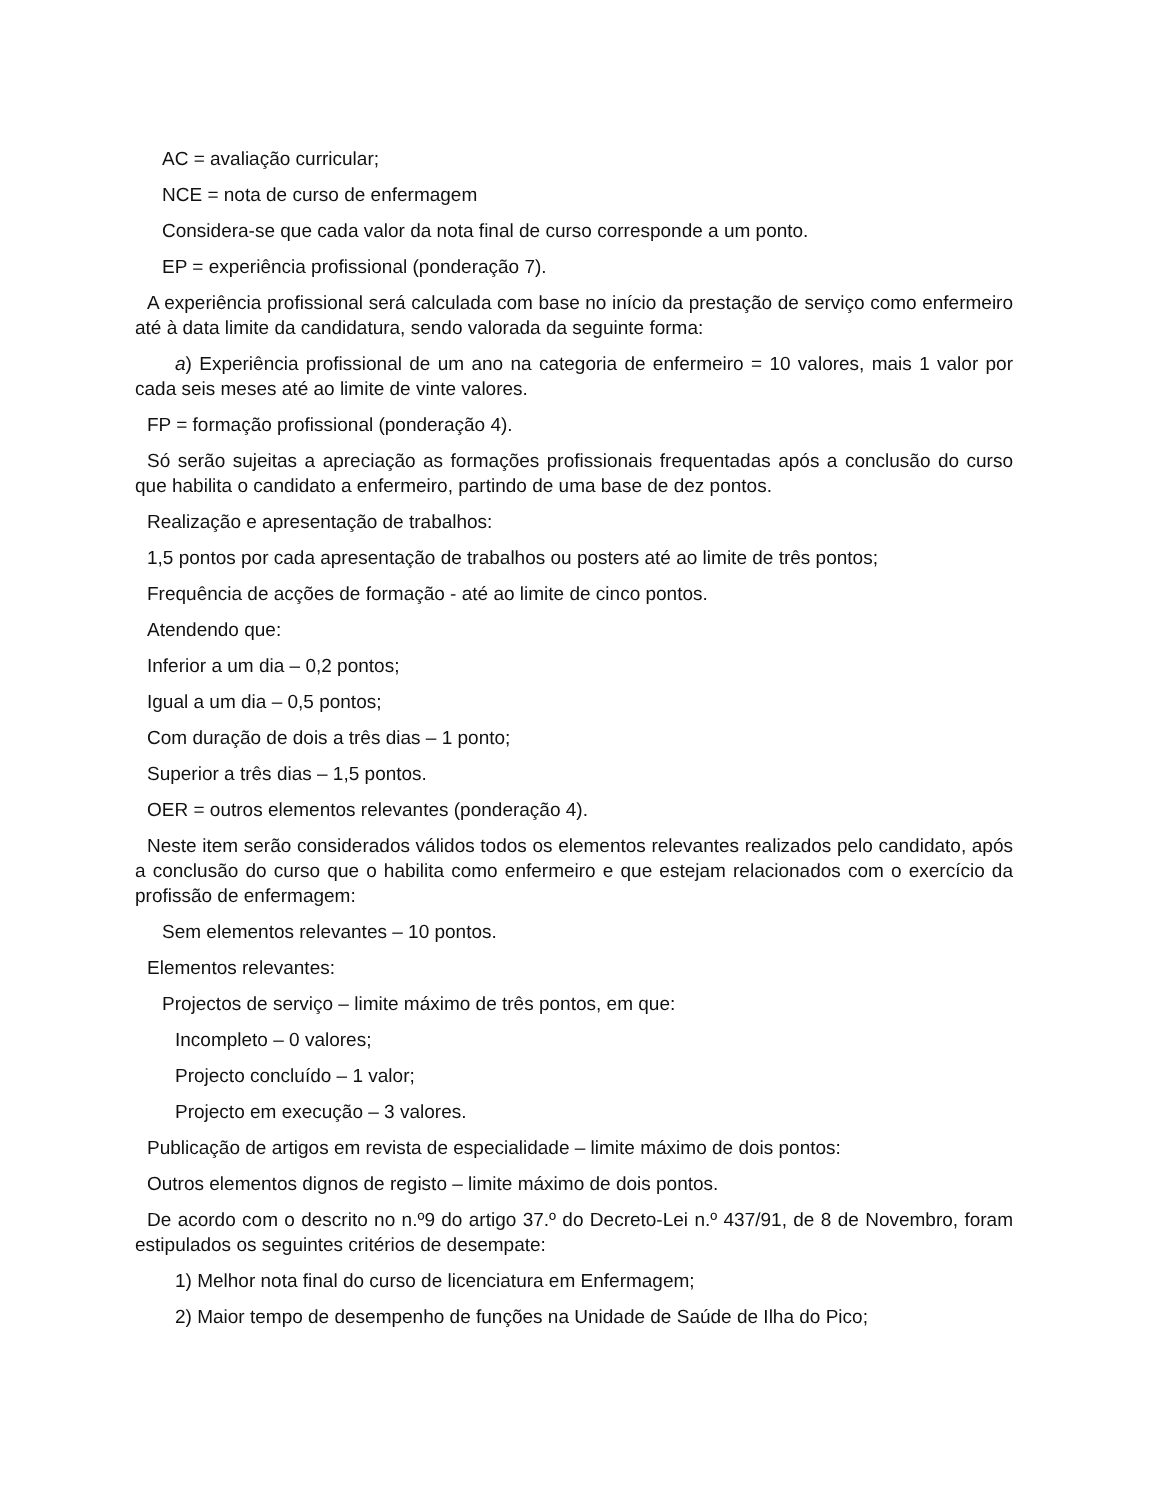AC = avaliação curricular;
NCE = nota de curso de enfermagem
Considera-se que cada valor da nota final de curso corresponde a um ponto.
EP = experiência profissional (ponderação 7).
A experiência profissional será calculada com base no início da prestação de serviço como enfermeiro até à data limite da candidatura, sendo valorada da seguinte forma:
a) Experiência profissional de um ano na categoria de enfermeiro = 10 valores, mais 1 valor por cada seis meses até ao limite de vinte valores.
FP = formação profissional (ponderação 4).
Só serão sujeitas a apreciação as formações profissionais frequentadas após a conclusão do curso que habilita o candidato a enfermeiro, partindo de uma base de dez pontos.
Realização e apresentação de trabalhos:
1,5 pontos por cada apresentação de trabalhos ou posters até ao limite de três pontos;
Frequência de acções de formação - até ao limite de cinco pontos.
Atendendo que:
Inferior a um dia – 0,2 pontos;
Igual a um dia – 0,5 pontos;
Com duração de dois a três dias – 1 ponto;
Superior a três dias – 1,5 pontos.
OER = outros elementos relevantes (ponderação 4).
Neste item serão considerados válidos todos os elementos relevantes realizados pelo candidato, após a conclusão do curso que o habilita como enfermeiro e que estejam relacionados com o exercício da profissão de enfermagem:
Sem elementos relevantes – 10 pontos.
Elementos relevantes:
Projectos de serviço – limite máximo de três pontos, em que:
Incompleto – 0 valores;
Projecto concluído – 1 valor;
Projecto em execução – 3 valores.
Publicação de artigos em revista de especialidade – limite máximo de dois pontos:
Outros elementos dignos de registo – limite máximo de dois pontos.
De acordo com o descrito no n.º9 do artigo 37.º do Decreto-Lei n.º 437/91, de 8 de Novembro, foram estipulados os seguintes critérios de desempate:
1) Melhor nota final do curso de licenciatura em Enfermagem;
2) Maior tempo de desempenho de funções na Unidade de Saúde de Ilha do Pico;